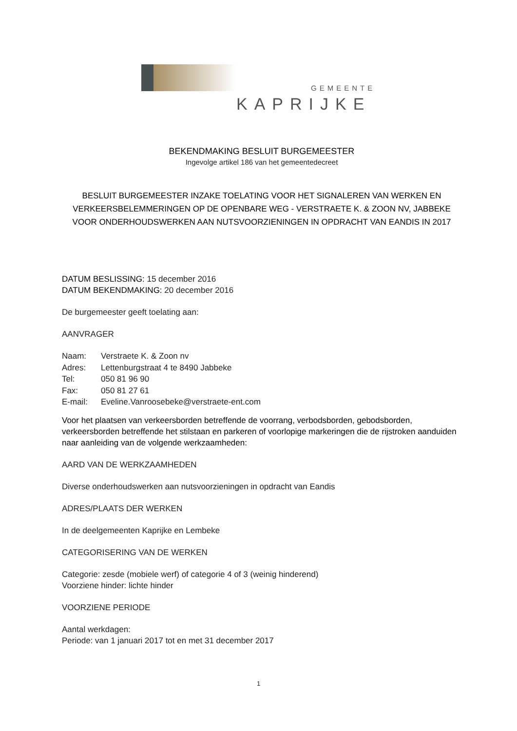GEMEENTE
KAPRIJKE
BEKENDMAKING BESLUIT BURGEMEESTER
Ingevolge artikel 186 van het gemeentedecreet
BESLUIT BURGEMEESTER INZAKE TOELATING VOOR HET SIGNALEREN VAN WERKEN EN VERKEERSBELEMMERINGEN OP DE OPENBARE WEG - VERSTRAETE K. & ZOON NV, JABBEKE VOOR ONDERHOUDSWERKEN AAN NUTSVOORZIENINGEN IN OPDRACHT VAN EANDIS IN 2017
DATUM BESLISSING: 15 december 2016
DATUM BEKENDMAKING: 20 december 2016
De burgemeester geeft toelating aan:
AANVRAGER
| Naam: | Verstraete K. & Zoon nv |
| Adres: | Lettenburgstraat 4 te 8490 Jabbeke |
| Tel: | 050 81 96 90 |
| Fax: | 050 81 27 61 |
| E-mail: | Eveline.Vanroosebeke@verstraete-ent.com |
Voor het plaatsen van verkeersborden betreffende de voorrang, verbodsborden, gebodsborden, verkeersborden betreffende het stilstaan en parkeren of voorlopige markeringen die de rijstroken aanduiden naar aanleiding van de volgende werkzaamheden:
AARD VAN DE WERKZAAMHEDEN
Diverse onderhoudswerken aan nutsvoorzieningen in opdracht van Eandis
ADRES/PLAATS DER WERKEN
In de deelgemeenten Kaprijke en Lembeke
CATEGORISERING VAN DE WERKEN
Categorie: zesde (mobiele werf) of categorie 4 of 3 (weinig hinderend)
Voorziene hinder: lichte hinder
VOORZIENE PERIODE
Aantal werkdagen:
Periode: van 1 januari 2017 tot en met 31 december 2017
1